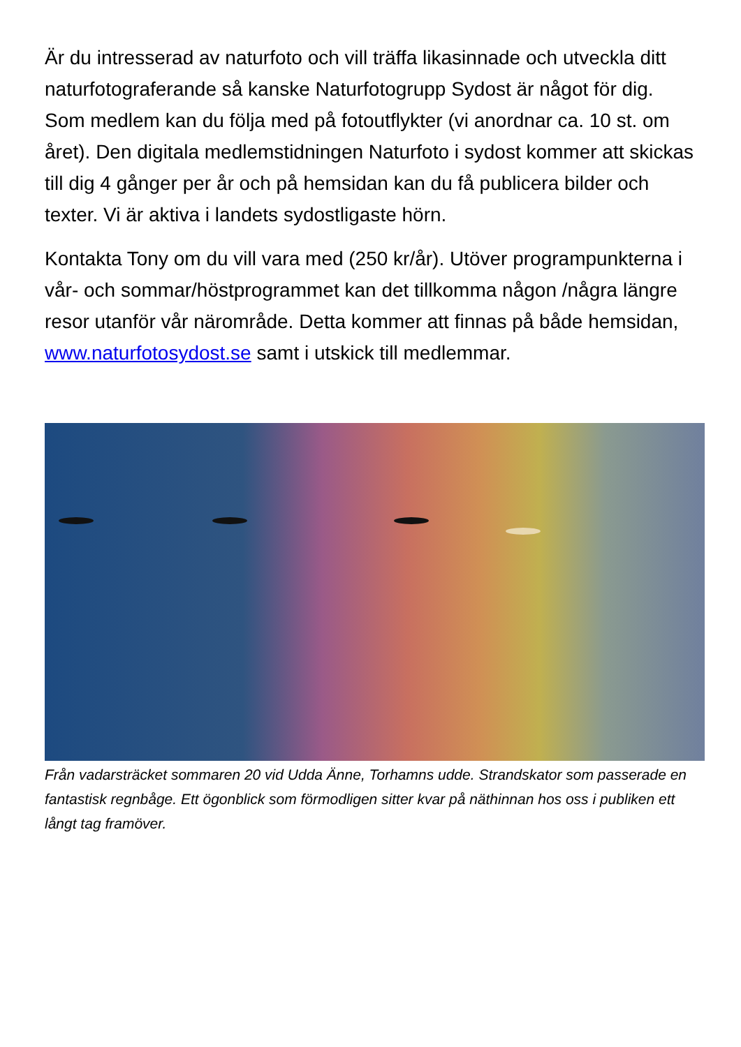Är du intresserad av naturfoto och vill träffa likasinnade och utveckla ditt naturfotograferande så kanske Naturfotogrupp Sydost är något för dig. Som medlem kan du följa med på fotoutflykter (vi anordnar ca. 10 st. om året). Den digitala medlemstidningen Naturfoto i sydost kommer att skickas till dig 4 gånger per år och på hemsidan kan du få publicera bilder och texter. Vi är aktiva i landets sydostligaste hörn.
Kontakta Tony om du vill vara med (250 kr/år). Utöver programpunkterna i vår- och sommar/höstprogrammet kan det tillkomma någon /några längre resor utanför vår närområde. Detta kommer att finnas på både hemsidan, www.naturfotosydost.se samt i utskick till medlemmar.
Från vadarsträcket sommaren 20 vid Udda Änne, Torhamns udde. Strandskator som passerade en fantastisk regnbåge. Ett ögonblick som förmodligen sitter kvar på näthinnan hos oss i publiken ett långt tag framöver.